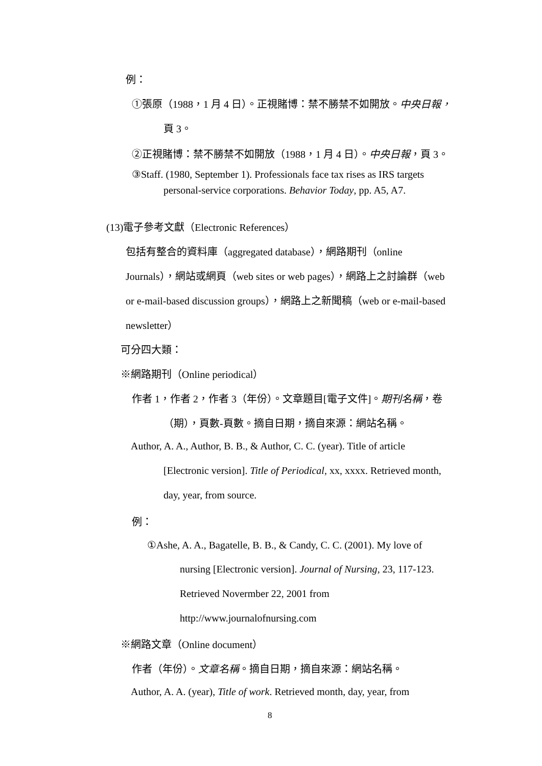例：
①張原（1988，1 月 4 日）。正視賭博：禁不勝禁不如開放。中央日報，
頁 3。
②正視賭博：禁不勝禁不如開放（1988，1 月 4 日）。中央日報，頁 3。
③Staff. (1980, September 1). Professionals face tax rises as IRS targets
personal-service corporations. Behavior Today, pp. A5, A7.
(13)電子參考文獻（Electronic References）
包括有整合的資料庫（aggregated database），網路期刊（online
Journals），網站或網頁（web sites or web pages），網路上之討論群（web
or e-mail-based discussion groups），網路上之新聞稿（web or e-mail-based
newsletter）
可分四大類：
※網路期刊（Online periodical）
作者 1，作者 2，作者 3（年份）。文章題目[電子文件]。期刊名稱，卷
（期），頁數-頁數。摘自日期，摘自來源：網站名稱。
Author, A. A., Author, B. B., & Author, C. C. (year). Title of article
[Electronic version]. Title of Periodical, xx, xxxx. Retrieved month,
day, year, from source.
例：
①Ashe, A. A., Bagatelle, B. B., & Candy, C. C. (2001). My love of
nursing [Electronic version]. Journal of Nursing, 23, 117-123.
Retrieved Novermber 22, 2001 from
http://www.journalofnursing.com
※網路文章（Online document）
作者（年份）。文章名稱。摘自日期，摘自來源：網站名稱。
Author, A. A. (year), Title of work. Retrieved month, day, year, from
8